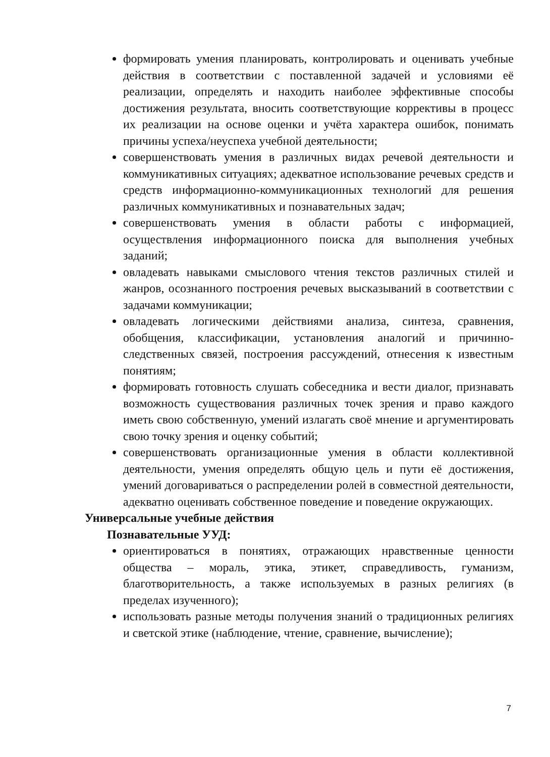формировать умения планировать, контролировать и оценивать учебные действия в соответствии с поставленной задачей и условиями её реализации, определять и находить наиболее эффективные способы достижения результата, вносить соответствующие коррективы в процесс их реализации на основе оценки и учёта характера ошибок, понимать причины успеха/неуспеха учебной деятельности;
совершенствовать умения в различных видах речевой деятельности и коммуникативных ситуациях; адекватное использование речевых средств и средств информационно-коммуникационных технологий для решения различных коммуникативных и познавательных задач;
совершенствовать умения в области работы с информацией, осуществления информационного поиска для выполнения учебных заданий;
овладевать навыками смыслового чтения текстов различных стилей и жанров, осознанного построения речевых высказываний в соответствии с задачами коммуникации;
овладевать логическими действиями анализа, синтеза, сравнения, обобщения, классификации, установления аналогий и причинно-следственных связей, построения рассуждений, отнесения к известным понятиям;
формировать готовность слушать собеседника и вести диалог, признавать возможность существования различных точек зрения и право каждого иметь свою собственную, умений излагать своё мнение и аргументировать свою точку зрения и оценку событий;
совершенствовать организационные умения в области коллективной деятельности, умения определять общую цель и пути её достижения, умений договариваться о распределении ролей в совместной деятельности, адекватно оценивать собственное поведение и поведение окружающих.
Универсальные учебные действия
Познавательные УУД:
ориентироваться в понятиях, отражающих нравственные ценности общества – мораль, этика, этикет, справедливость, гуманизм, благотворительность, а также используемых в разных религиях (в пределах изученного);
использовать разные методы получения знаний о традиционных религиях и светской этике (наблюдение, чтение, сравнение, вычисление);
7